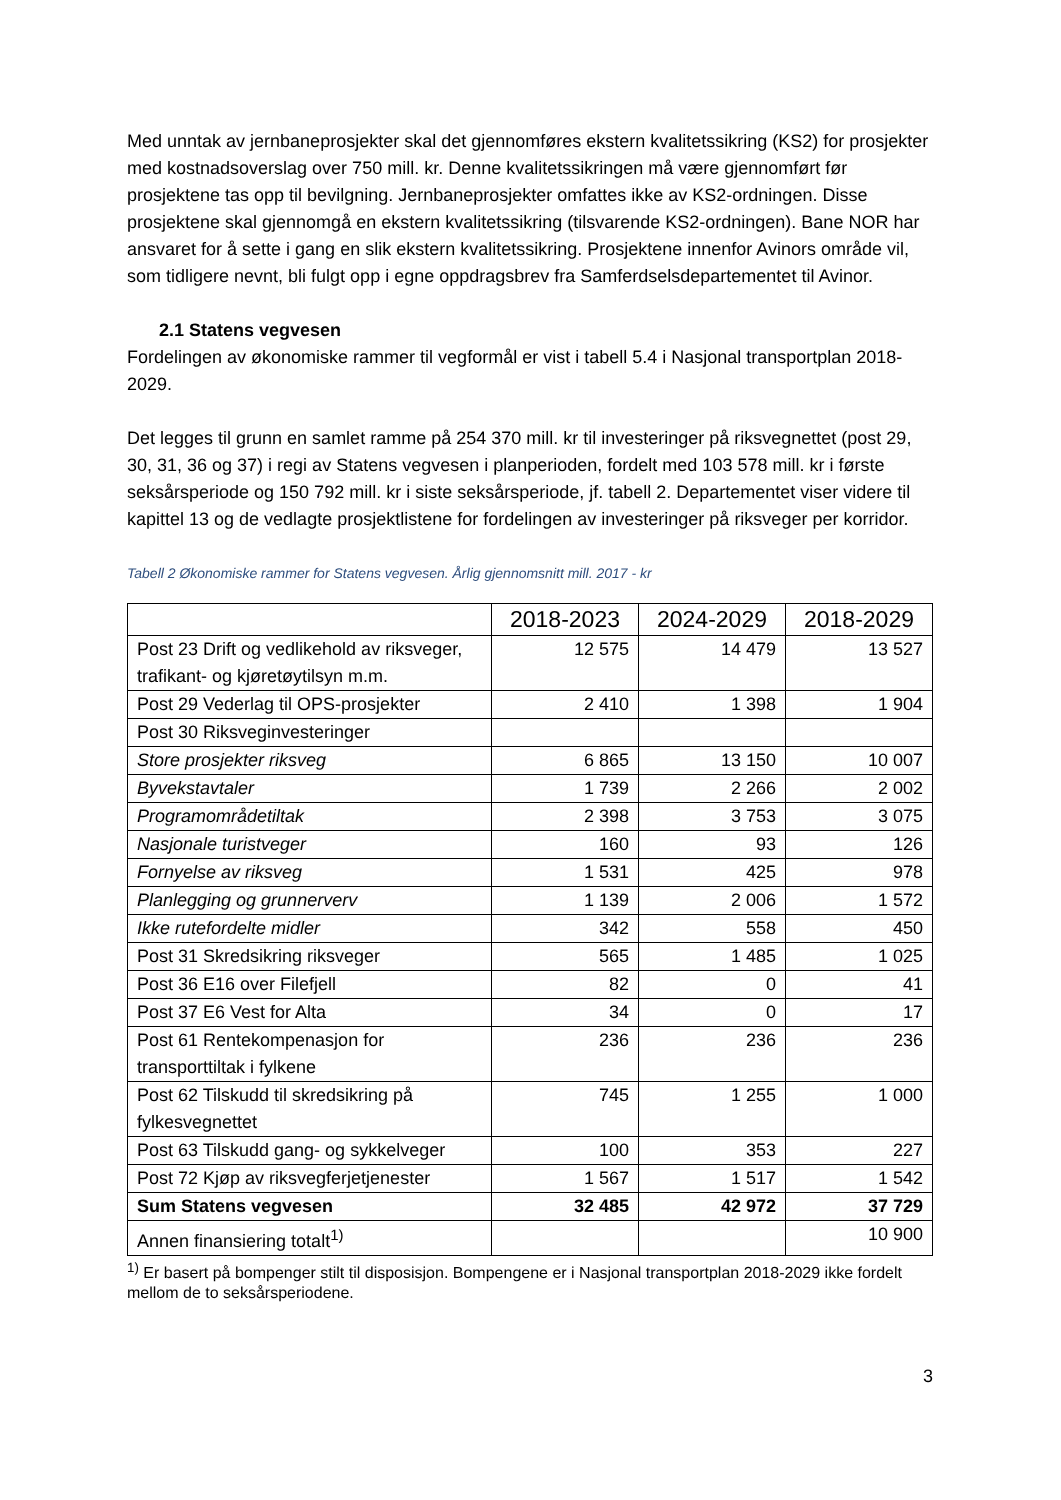Med unntak av jernbaneprosjekter skal det gjennomføres ekstern kvalitetssikring (KS2) for prosjekter med kostnadsoverslag over 750 mill. kr. Denne kvalitetssikringen må være gjennomført før prosjektene tas opp til bevilgning. Jernbaneprosjekter omfattes ikke av KS2-ordningen. Disse prosjektene skal gjennomgå en ekstern kvalitetssikring (tilsvarende KS2-ordningen). Bane NOR har ansvaret for å sette i gang en slik ekstern kvalitetssikring. Prosjektene innenfor Avinors område vil, som tidligere nevnt, bli fulgt opp i egne oppdragsbrev fra Samferdselsdepartementet til Avinor.
2.1 Statens vegvesen
Fordelingen av økonomiske rammer til vegformål er vist i tabell 5.4 i Nasjonal transportplan 2018-2029.
Det legges til grunn en samlet ramme på 254 370 mill. kr til investeringer på riksvegnettet (post 29, 30, 31, 36 og 37) i regi av Statens vegvesen i planperioden, fordelt med 103 578 mill. kr i første seksårsperiode og 150 792 mill. kr i siste seksårsperiode, jf. tabell 2. Departementet viser videre til kapittel 13 og de vedlagte prosjektlistene for fordelingen av investeringer på riksveger per korridor.
Tabell 2 Økonomiske rammer for Statens vegvesen. Årlig gjennomsnitt mill. 2017 - kr
| | 2018-2023 | 2024-2029 | 2018-2029 |
| --- | --- | --- | --- |
| Post 23 Drift og vedlikehold av riksveger, trafikant- og kjøretøytilsyn m.m. | 12 575 | 14 479 | 13 527 |
| Post 29 Vederlag til OPS-prosjekter | 2 410 | 1 398 | 1 904 |
| Post 30 Riksveginvesteringer | | | |
| Store prosjekter riksveg | 6 865 | 13 150 | 10 007 |
| Byvekstavtaler | 1 739 | 2 266 | 2 002 |
| Programområdetiltak | 2 398 | 3 753 | 3 075 |
| Nasjonale turistveger | 160 | 93 | 126 |
| Fornyelse av riksveg | 1 531 | 425 | 978 |
| Planlegging og grunnerverv | 1 139 | 2 006 | 1 572 |
| Ikke rutefordelte midler | 342 | 558 | 450 |
| Post 31 Skredsikring riksveger | 565 | 1 485 | 1 025 |
| Post 36 E16 over Filefjell | 82 | 0 | 41 |
| Post 37 E6 Vest for Alta | 34 | 0 | 17 |
| Post 61 Rentekompenasjon for transporttiltak i fylkene | 236 | 236 | 236 |
| Post 62 Tilskudd til skredsikring på fylkesvegnettet | 745 | 1 255 | 1 000 |
| Post 63 Tilskudd gang- og sykkelveger | 100 | 353 | 227 |
| Post 72 Kjøp av riksvegferjetjenester | 1 567 | 1 517 | 1 542 |
| Sum Statens vegvesen | 32 485 | 42 972 | 37 729 |
| Annen finansiering totalt<sup>1)</sup> | | | 10 900 |
<sup>1)</sup> Er basert på bompenger stilt til disposisjon. Bompengene er i Nasjonal transportplan 2018-2029 ikke fordelt mellom de to seksårsperiodene.
3